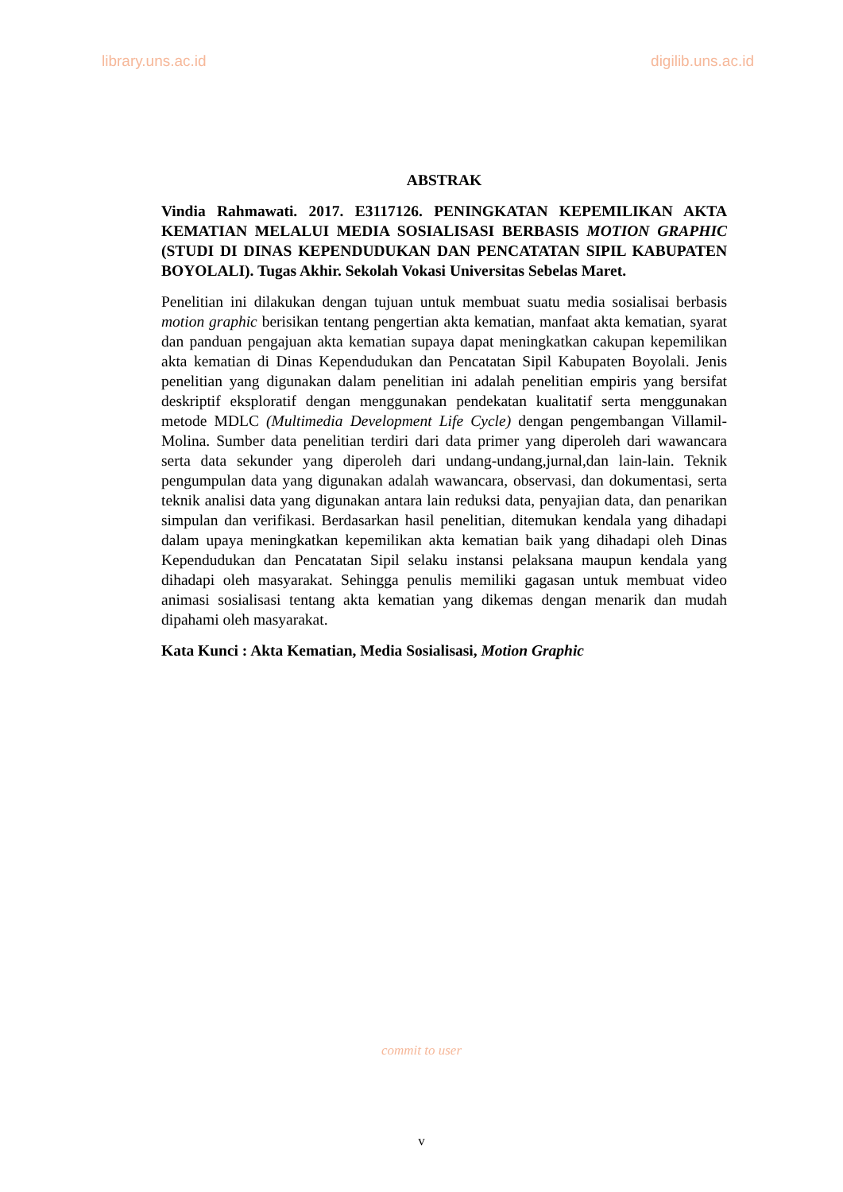library.uns.ac.id digilib.uns.ac.id
ABSTRAK
Vindia Rahmawati. 2017. E3117126. PENINGKATAN KEPEMILIKAN AKTA KEMATIAN MELALUI MEDIA SOSIALISASI BERBASIS MOTION GRAPHIC (STUDI DI DINAS KEPENDUDUKAN DAN PENCATATAN SIPIL KABUPATEN BOYOLALI). Tugas Akhir. Sekolah Vokasi Universitas Sebelas Maret.
Penelitian ini dilakukan dengan tujuan untuk membuat suatu media sosialisai berbasis motion graphic berisikan tentang pengertian akta kematian, manfaat akta kematian, syarat dan panduan pengajuan akta kematian supaya dapat meningkatkan cakupan kepemilikan akta kematian di Dinas Kependudukan dan Pencatatan Sipil Kabupaten Boyolali. Jenis penelitian yang digunakan dalam penelitian ini adalah penelitian empiris yang bersifat deskriptif eksploratif dengan menggunakan pendekatan kualitatif serta menggunakan metode MDLC (Multimedia Development Life Cycle) dengan pengembangan Villamil-Molina. Sumber data penelitian terdiri dari data primer yang diperoleh dari wawancara serta data sekunder yang diperoleh dari undang-undang,jurnal,dan lain-lain. Teknik pengumpulan data yang digunakan adalah wawancara, observasi, dan dokumentasi, serta teknik analisi data yang digunakan antara lain reduksi data, penyajian data, dan penarikan simpulan dan verifikasi. Berdasarkan hasil penelitian, ditemukan kendala yang dihadapi dalam upaya meningkatkan kepemilikan akta kematian baik yang dihadapi oleh Dinas Kependudukan dan Pencatatan Sipil selaku instansi pelaksana maupun kendala yang dihadapi oleh masyarakat. Sehingga penulis memiliki gagasan untuk membuat video animasi sosialisasi tentang akta kematian yang dikemas dengan menarik dan mudah dipahami oleh masyarakat.
Kata Kunci : Akta Kematian, Media Sosialisasi, Motion Graphic
commit to user
v